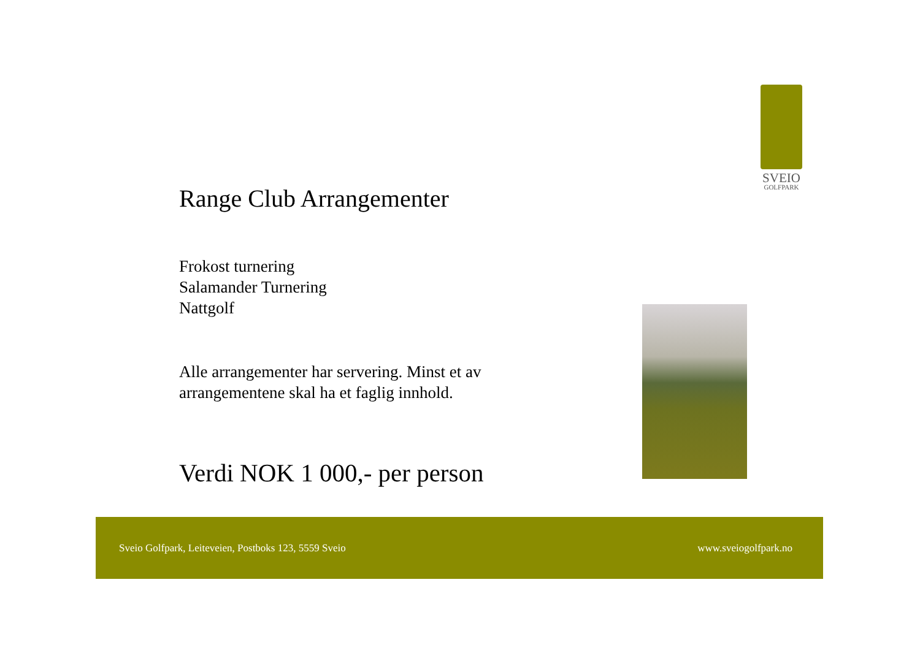SVEIO
GOLFPARK
Range Club Arrangementer
Frokost turnering
Salamander Turnering
Nattgolf
Alle arrangementer har servering. Minst et av arrangementene skal ha et faglig innhold.
Verdi NOK 1 000,- per person
Sveio Golfpark, Leiteveien, Postboks 123, 5559 Sveio www.sveiogolfpark.no